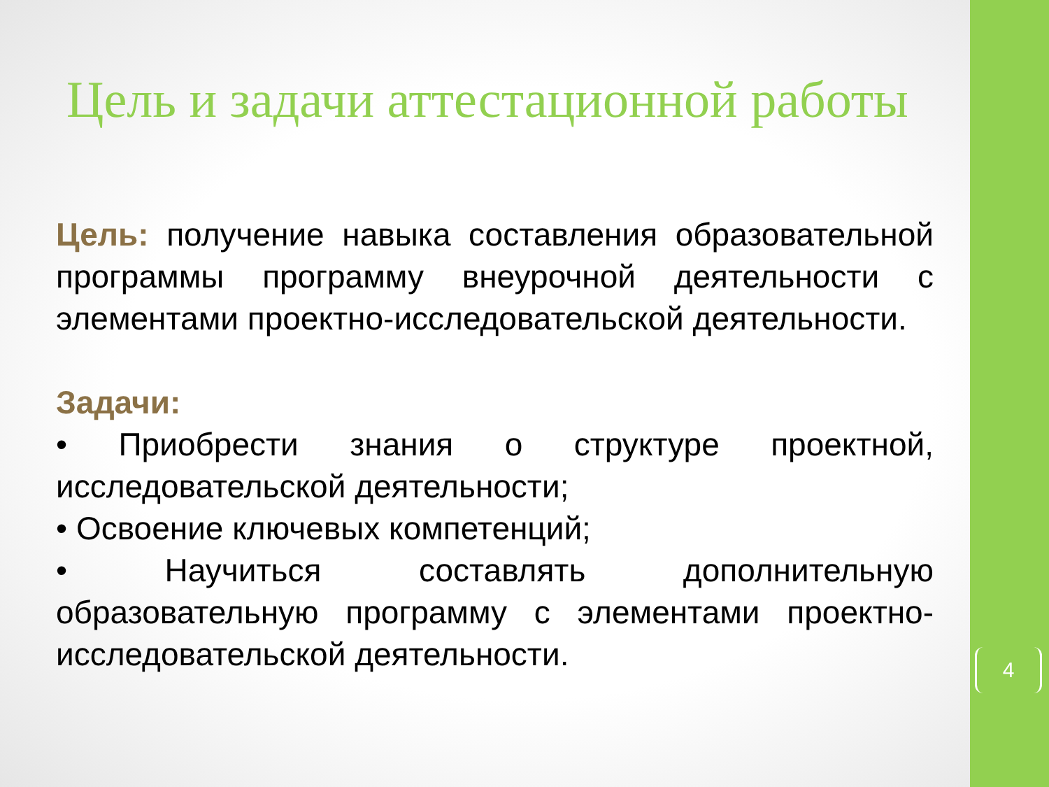Цель и задачи аттестационной работы
Цель: получение навыка составления образовательной программы программу внеурочной деятельности с элементами проектно-исследовательской деятельности.
Задачи:
• Приобрести знания о структуре проектной, исследовательской деятельности;
• Освоение ключевых компетенций;
• Научиться составлять дополнительную образовательную программу с элементами проектно-исследовательской деятельности.
4